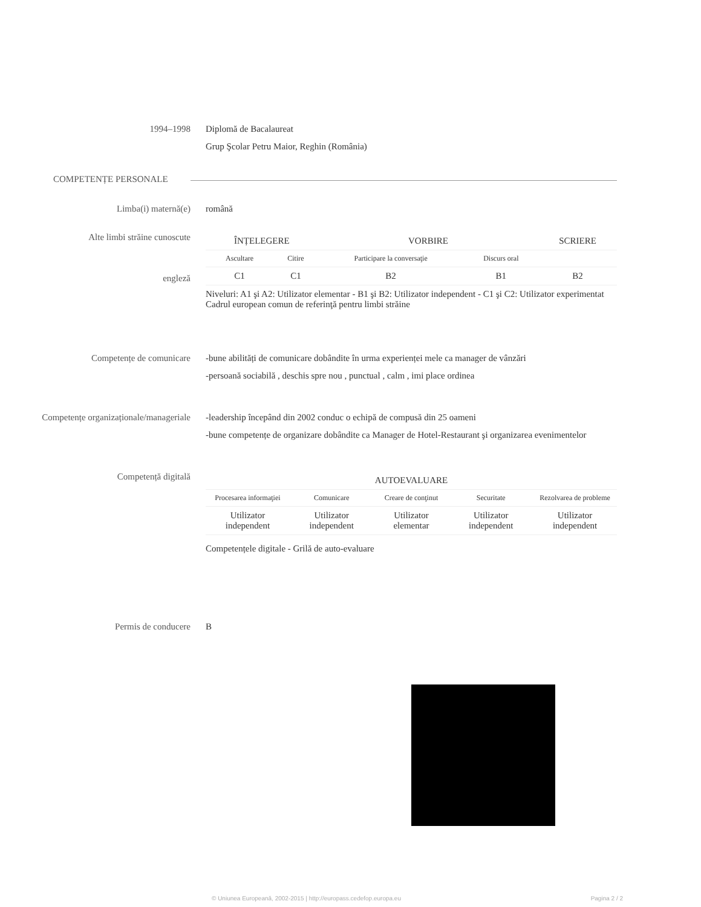1994–1998 Diplomă de Bacalaureat
Grup Şcolar Petru Maior, Reghin (România)
COMPETENȚE PERSONALE
Limba(i) maternă(e) română
Alte limbi străine cunoscute
engleză
| ÎNȚELEGERE | | VORBIRE | | SCRIERE |
| --- | --- | --- | --- | --- |
| Ascultare | Citire | Participare la conversaţie | Discurs oral | |
| C1 | C1 | B2 | B1 | B2 |
Niveluri: A1 şi A2: Utilizator elementar - B1 şi B2: Utilizator independent - C1 şi C2: Utilizator experimentat
Cadrul european comun de referinţă pentru limbi străine
Competențe de comunicare -bune abilități de comunicare dobândite în urma experienței mele ca manager de vânzări
-persoană sociabilă , deschis spre nou , punctual , calm , imi place ordinea
Competențe organizaționale/manageriale
-leadership începând din 2002 conduc o echipă de compusă din 25 oameni
-bune competențe de organizare dobândite ca Manager de Hotel-Restaurant şi organizarea evenimentelor
Competență digitală
| AUTOEVALUARE | | | | |
| --- | --- | --- | --- | --- |
| Procesarea informaţiei | Comunicare | Creare de conţinut | Securitate | Rezolvarea de probleme |
| Utilizator independent | Utilizator independent | Utilizator elementar | Utilizator independent | Utilizator independent |
Competențele digitale - Grilă de auto-evaluare
Permis de conducere B
© Uniunea Europeană, 2002-2015 | http://europass.cedefop.europa.eu Pagina 2 / 2